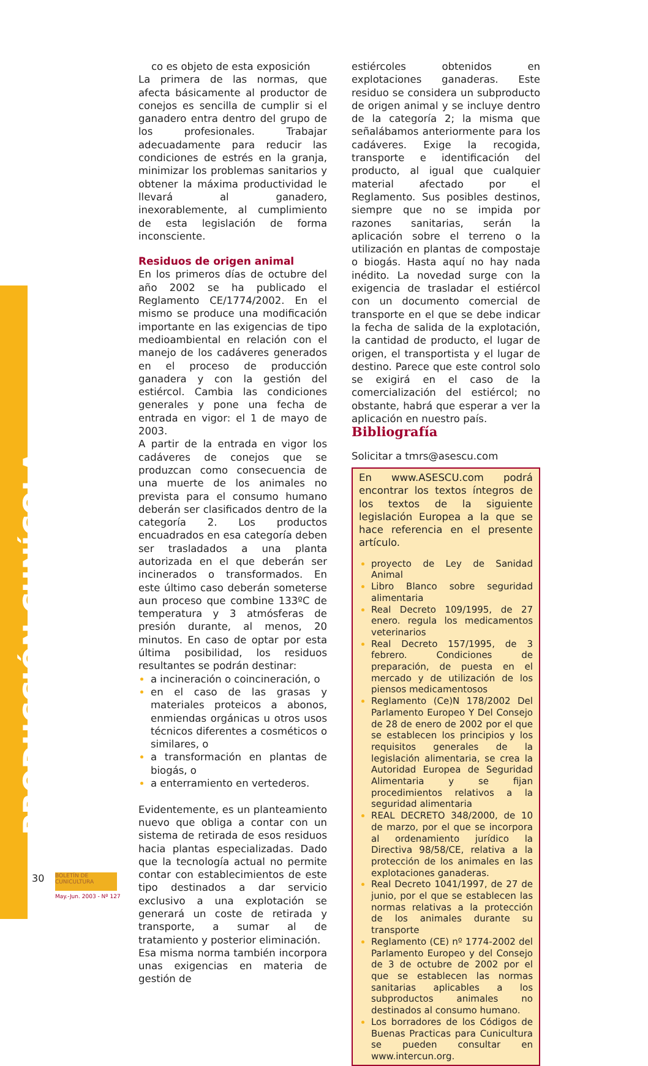PRODUCCIÓN CUNÍCOLA
co es objeto de esta exposición
La primera de las normas, que afecta básicamente al productor de conejos es sencilla de cumplir si el ganadero entra dentro del grupo de los profesionales. Trabajar adecuadamente para reducir las condiciones de estrés en la granja, minimizar los problemas sanitarios y obtener la máxima productividad le llevará al ganadero, inexorablemente, al cumplimiento de esta legislación de forma inconsciente.
Residuos de origen animal
En los primeros días de octubre del año 2002 se ha publicado el Reglamento CE/1774/2002. En el mismo se produce una modificación importante en las exigencias de tipo medioambiental en relación con el manejo de los cadáveres generados en el proceso de producción ganadera y con la gestión del estiércol. Cambia las condiciones generales y pone una fecha de entrada en vigor: el 1 de mayo de 2003.
A partir de la entrada en vigor los cadáveres de conejos que se produzcan como consecuencia de una muerte de los animales no prevista para el consumo humano deberán ser clasificados dentro de la categoría 2. Los productos encuadrados en esa categoría deben ser trasladados a una planta autorizada en el que deberán ser incinerados o transformados. En este último caso deberán someterse aun proceso que combine 133ºC de temperatura y 3 atmósferas de presión durante, al menos, 20 minutos. En caso de optar por esta última posibilidad, los residuos resultantes se podrán destinar:
a incineración o coincineración, o
en el caso de las grasas y materiales proteicos a abonos, enmiendas orgánicas u otros usos técnicos diferentes a cosméticos o similares, o
a transformación en plantas de biogás, o
a enterramiento en vertederos.
Evidentemente, es un planteamiento nuevo que obliga a contar con un sistema de retirada de esos residuos hacia plantas especializadas. Dado que la tecnología actual no permite contar con establecimientos de este tipo destinados a dar servicio exclusivo a una explotación se generará un coste de retirada y transporte, a sumar al de tratamiento y posterior eliminación.
Esa misma norma también incorpora unas exigencias en materia de gestión de
estiércoles obtenidos en explotaciones ganaderas. Este residuo se considera un subproducto de origen animal y se incluye dentro de la categoría 2; la misma que señalábamos anteriormente para los cadáveres. Exige la recogida, transporte e identificación del producto, al igual que cualquier material afectado por el Reglamento. Sus posibles destinos, siempre que no se impida por razones sanitarias, serán la aplicación sobre el terreno o la utilización en plantas de compostaje o biogás. Hasta aquí no hay nada inédito. La novedad surge con la exigencia de trasladar el estiércol con un documento comercial de transporte en el que se debe indicar la fecha de salida de la explotación, la cantidad de producto, el lugar de origen, el transportista y el lugar de destino. Parece que este control solo se exigirá en el caso de la comercialización del estiércol; no obstante, habrá que esperar a ver la aplicación en nuestro país.
Bibliografía
Solicitar a tmrs@asescu.com
En www.ASESCU.com podrá encontrar los textos íntegros de los textos de la siguiente legislación Europea a la que se hace referencia en el presente artículo.
proyecto de Ley de Sanidad Animal
Libro Blanco sobre seguridad alimentaria
Real Decreto 109/1995, de 27 enero. regula los medicamentos veterinarios
Real Decreto 157/1995, de 3 febrero. Condiciones de preparación, de puesta en el mercado y de utilización de los piensos medicamentosos
Reglamento (Ce)N 178/2002 Del Parlamento Europeo Y Del Consejo de 28 de enero de 2002 por el que se establecen los principios y los requisitos generales de la legislación alimentaria, se crea la Autoridad Europea de Seguridad Alimentaria y se fijan procedimientos relativos a la seguridad alimentaria
REAL DECRETO 348/2000, de 10 de marzo, por el que se incorpora al ordenamiento jurídico la Directiva 98/58/CE, relativa a la protección de los animales en las explotaciones ganaderas.
Real Decreto 1041/1997, de 27 de junio, por el que se establecen las normas relativas a la protección de los animales durante su transporte
Reglamento (CE) nº 1774-2002 del Parlamento Europeo y del Consejo de 3 de octubre de 2002 por el que se establecen las normas sanitarias aplicables a los subproductos animales no destinados al consumo humano.
Los borradores de los Códigos de Buenas Practicas para Cunicultura se pueden consultar en www.intercun.org.
30
BOLETÍN DE CUNICULTURA
May.-Jun. 2003 - Nº 127